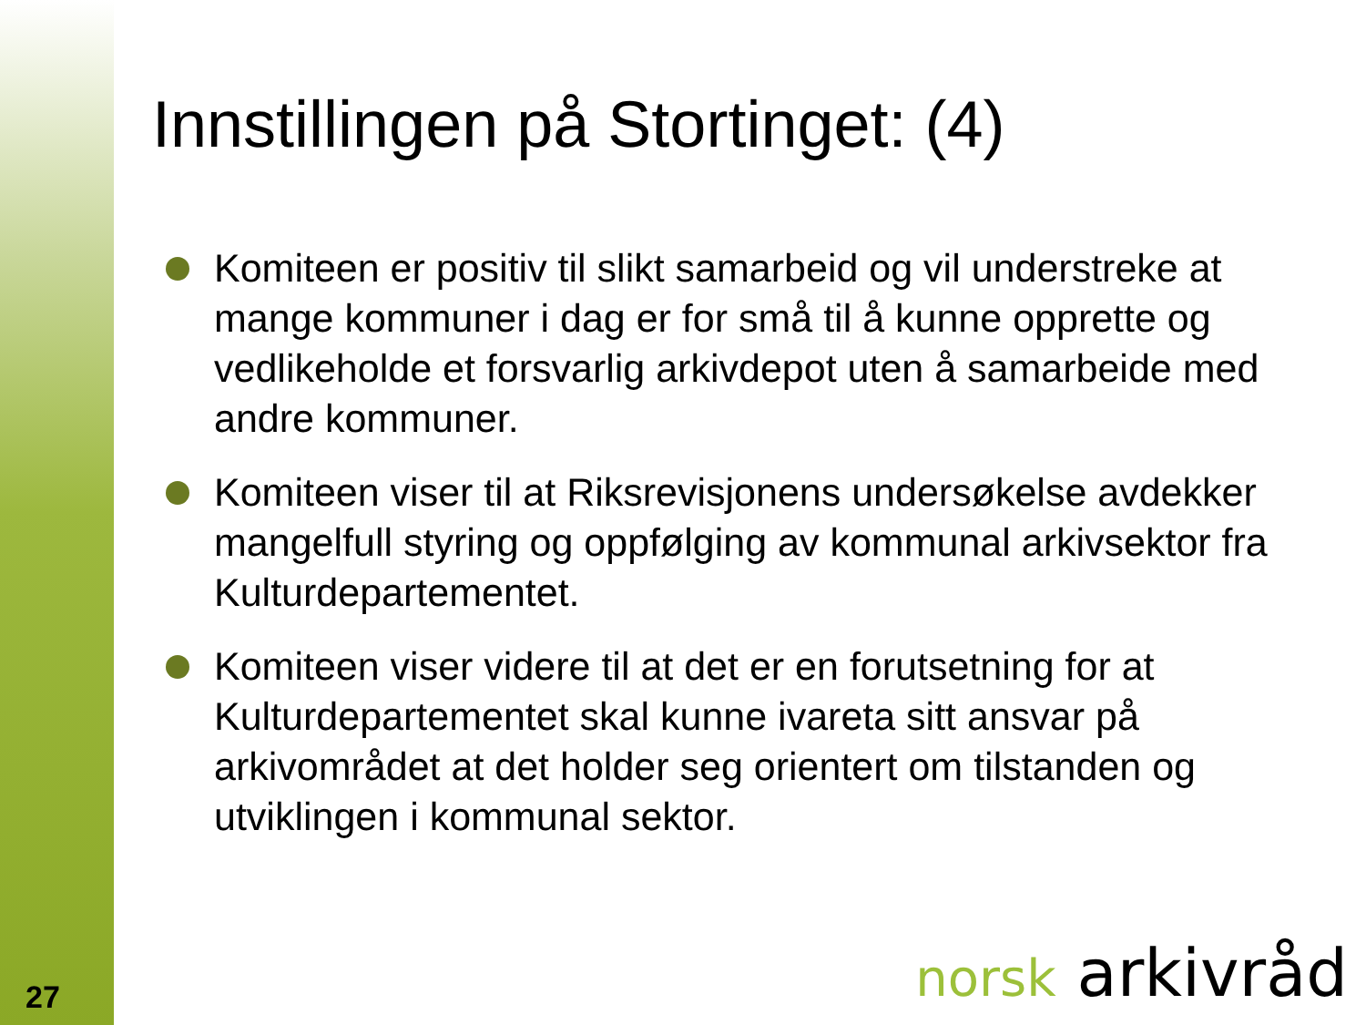Innstillingen på Stortinget: (4)
Komiteen er positiv til slikt samarbeid og vil understreke at mange kommuner i dag er for små til å kunne opprette og vedlikeholde et forsvarlig arkivdepot uten å samarbeide med andre kommuner.
Komiteen viser til at Riksrevisjonens undersøkelse avdekker mangelfull styring og oppfølging av kommunal arkivsektor fra Kulturdepartementet.
Komiteen viser videre til at det er en forutsetning for at Kulturdepartementet skal kunne ivareta sitt ansvar på arkivområdet at det holder seg orientert om tilstanden og utviklingen i kommunal sektor.
27 norsk arkivråd